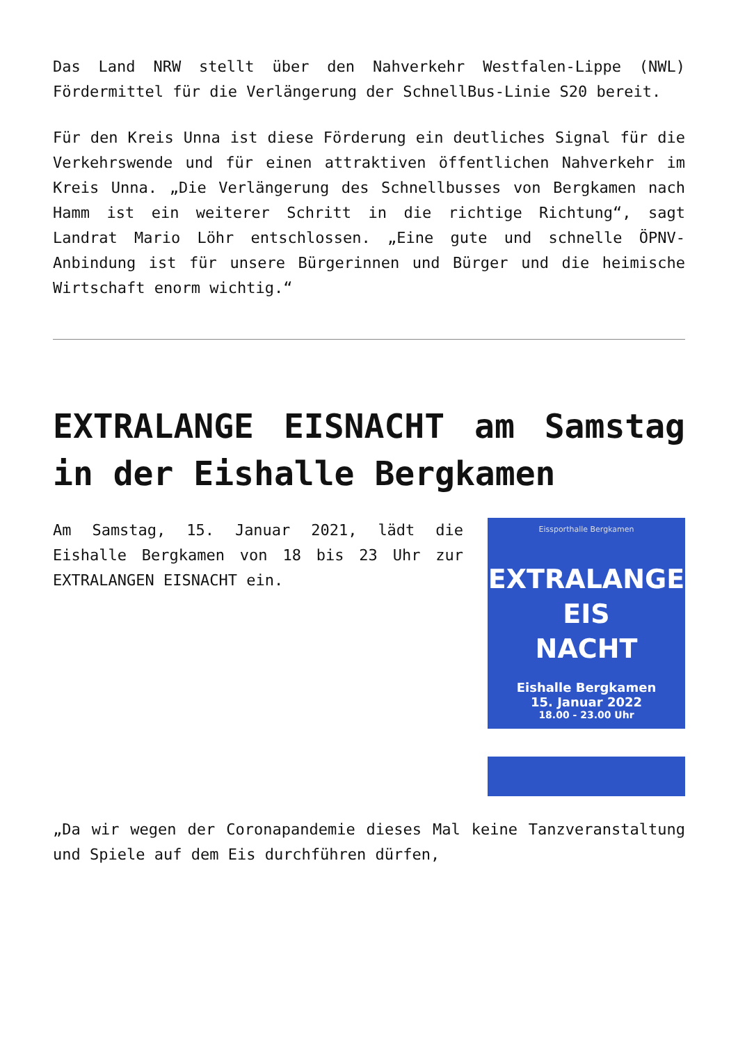Das Land NRW stellt über den Nahverkehr Westfalen-Lippe (NWL) Fördermittel für die Verlängerung der SchnellBus-Linie S20 bereit.
Für den Kreis Unna ist diese Förderung ein deutliches Signal für die Verkehrswende und für einen attraktiven öffentlichen Nahverkehr im Kreis Unna. „Die Verlängerung des Schnellbusses von Bergkamen nach Hamm ist ein weiterer Schritt in die richtige Richtung“, sagt Landrat Mario Löhr entschlossen. „Eine gute und schnelle ÖPNV-Anbindung ist für unsere Bürgerinnen und Bürger und die heimische Wirtschaft enorm wichtig.“
EXTRALANGE EISNACHT am Samstag in der Eishalle Bergkamen
Am Samstag, 15. Januar 2021, lädt die Eishalle Bergkamen von 18 bis 23 Uhr zur EXTRALANGEN EISNACHT ein.
Eissporthalle Bergkamen
EXTRALANGE
EIS
NACHT
Eishalle Bergkamen
15. Januar 2022
18.00 - 23.00 Uhr
„Da wir wegen der Coronapandemie dieses Mal keine Tanzveranstaltung und Spiele auf dem Eis durchführen dürfen,